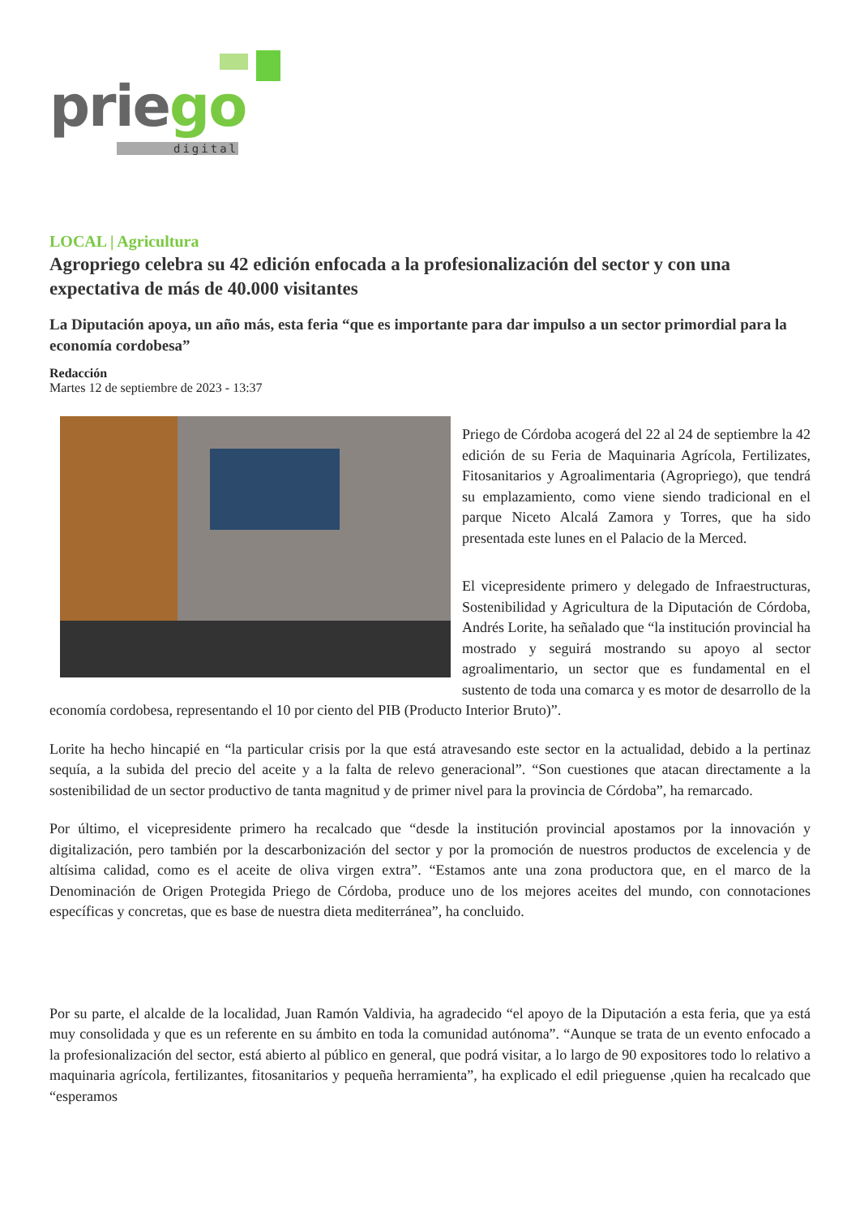priego
digital
LOCAL | Agricultura
Agropriego celebra su 42 edición enfocada a la profesionalización del sector y con una expectativa de más de 40.000 visitantes
La Diputación apoya, un año más, esta feria “que es importante para dar impulso a un sector primordial para la economía cordobesa”
Redacción
Martes 12 de septiembre de 2023 - 13:37
Priego de Córdoba acogerá del 22 al 24 de septiembre la 42 edición de su Feria de Maquinaria Agrícola, Fertilizates, Fitosanitarios y Agroalimentaria (Agropriego), que tendrá su emplazamiento, como viene siendo tradicional en el parque Niceto Alcalá Zamora y Torres, que ha sido presentada este lunes en el Palacio de la Merced.
El vicepresidente primero y delegado de Infraestructuras, Sostenibilidad y Agricultura de la Diputación de Córdoba, Andrés Lorite, ha señalado que “la institución provincial ha mostrado y seguirá mostrando su apoyo al sector agroalimentario, un sector que es fundamental en el sustento de toda una comarca y es motor de desarrollo de la economía cordobesa, representando el 10 por ciento del PIB (Producto Interior Bruto)”.
Lorite ha hecho hincapié en “la particular crisis por la que está atravesando este sector en la actualidad, debido a la pertinaz sequía, a la subida del precio del aceite y a la falta de relevo generacional”. “Son cuestiones que atacan directamente a la sostenibilidad de un sector productivo de tanta magnitud y de primer nivel para la provincia de Córdoba”, ha remarcado.
Por último, el vicepresidente primero ha recalcado que “desde la institución provincial apostamos por la innovación y digitalización, pero también por la descarbonización del sector y por la promoción de nuestros productos de excelencia y de altísima calidad, como es el aceite de oliva virgen extra”. “Estamos ante una zona productora que, en el marco de la Denominación de Origen Protegida Priego de Córdoba, produce uno de los mejores aceites del mundo, con connotaciones específicas y concretas, que es base de nuestra dieta mediterránea”, ha concluido.
Por su parte, el alcalde de la localidad, Juan Ramón Valdivia, ha agradecido “el apoyo de la Diputación a esta feria, que ya está muy consolidada y que es un referente en su ámbito en toda la comunidad autónoma”. “Aunque se trata de un evento enfocado a la profesionalización del sector, está abierto al público en general, que podrá visitar, a lo largo de 90 expositores todo lo relativo a maquinaria agrícola, fertilizantes, fitosanitarios y pequeña herramienta”, ha explicado el edil prieguense ,quien ha recalcado que “esperamos